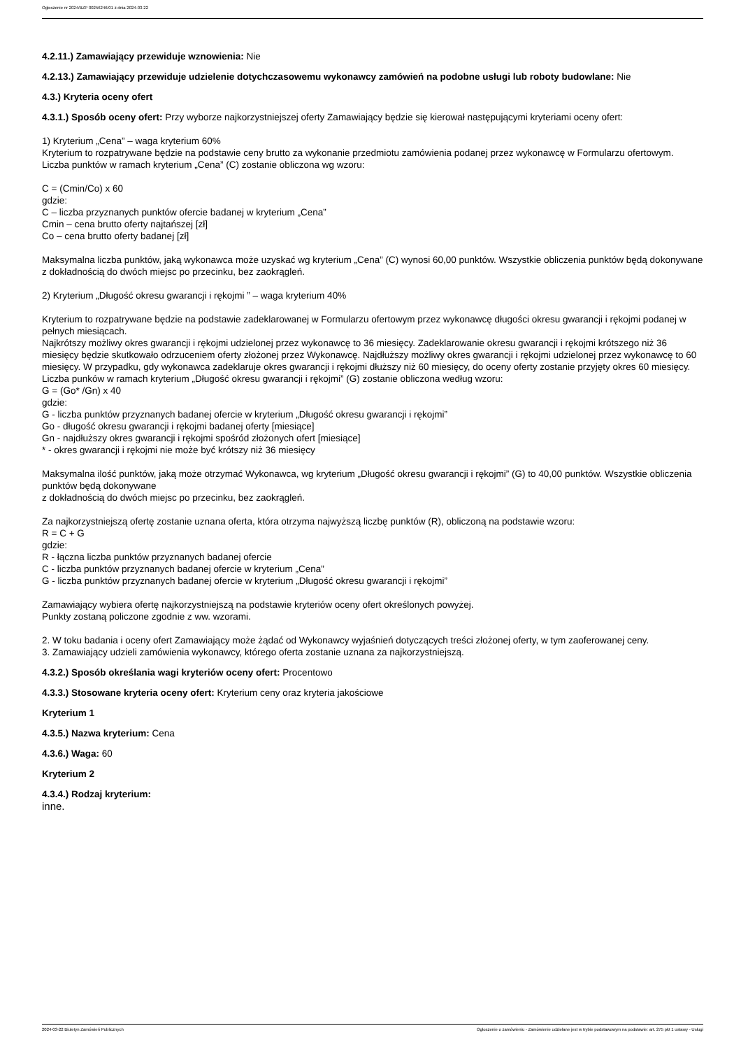Ogłoszenie nr 2024/BZP 00256246/01 z dnia 2024-03-22
4.2.11.) Zamawiający przewiduje wznowienia: Nie
4.2.13.) Zamawiający przewiduje udzielenie dotychczasowemu wykonawcy zamówień na podobne usługi lub roboty budowlane: Nie
4.3.) Kryteria oceny ofert
4.3.1.) Sposób oceny ofert: Przy wyborze najkorzystniejszej oferty Zamawiający będzie się kierował następującymi kryteriami oceny ofert:
1) Kryterium „Cena” – waga kryterium 60%
Kryterium to rozpatrywane będzie na podstawie ceny brutto za wykonanie przedmiotu zamówienia podanej przez wykonawcę w Formularzu ofertowym.
Liczba punktów w ramach kryterium „Cena” (C) zostanie obliczona wg wzoru:
C = (Cmin/Co) x 60
gdzie:
C – liczba przyznanych punktów ofercie badanej w kryterium „Cena”
Cmin – cena brutto oferty najtańszej [zł]
Co – cena brutto oferty badanej [zł]
Maksymalna liczba punktów, jaką wykonawca może uzyskać wg kryterium „Cena” (C) wynosi 60,00 punktów. Wszystkie obliczenia punktów będą dokonywane z dokładnością do dwóch miejsc po przecinku, bez zaokrągleń.
2) Kryterium „Długość okresu gwarancji i rękojmi ” – waga kryterium 40%
Kryterium to rozpatrywane będzie na podstawie zadeklarowanej w Formularzu ofertowym przez wykonawcę długości okresu gwarancji i rękojmi podanej w pełnych miesiącach.
Najkrótszy możliwy okres gwarancji i rękojmi udzielonej przez wykonawcę to 36 miesięcy. Zadeklarowanie okresu gwarancji i rękojmi krótszego niż 36 miesięcy będzie skutkowało odrzuceniem oferty złożonej przez Wykonawcę. Najdłuższy możliwy okres gwarancji i rękojmi udzielonej przez wykonawcę to 60 miesięcy. W przypadku, gdy wykonawca zadeklaruje okres gwarancji i rękojmi dłuższy niż 60 miesięcy, do oceny oferty zostanie przyjęty okres 60 miesięcy.
Liczba punków w ramach kryterium „Długość okresu gwarancji i rękojmi” (G) zostanie obliczona według wzoru:
G = (Go* /Gn) x 40
gdzie:
G - liczba punktów przyznanych badanej ofercie w kryterium „Długość okresu gwarancji i rękojmi”
Go - długość okresu gwarancji i rękojmi badanej oferty [miesiące]
Gn - najdłuższy okres gwarancji i rękojmi spośród złożonych ofert [miesiące]
* - okres gwarancji i rękojmi nie może być krótszy niż 36 miesięcy
Maksymalna ilość punktów, jaką może otrzymać Wykonawca, wg kryterium „Długość okresu gwarancji i rękojmi” (G) to 40,00 punktów. Wszystkie obliczenia punktów będą dokonywane
z dokładnością do dwóch miejsc po przecinku, bez zaokrągleń.
Za najkorzystniejszą ofertę zostanie uznana oferta, która otrzyma najwyższą liczbę punktów (R), obliczoną na podstawie wzoru:
R = C + G
gdzie:
R - łączna liczba punktów przyznanych badanej ofercie
C - liczba punktów przyznanych badanej ofercie w kryterium „Cena”
G - liczba punktów przyznanych badanej ofercie w kryterium „Długość okresu gwarancji i rękojmi”
Zamawiający wybiera ofertę najkorzystniejszą na podstawie kryteriów oceny ofert określonych powyżej.
Punkty zostaną policzone zgodnie z ww. wzorami.
2. W toku badania i oceny ofert Zamawiający może żądać od Wykonawcy wyjaśnień dotyczących treści złożonej oferty, w tym zaoferowanej ceny.
3. Zamawiający udzieli zamówienia wykonawcy, którego oferta zostanie uznana za najkorzystniejszą.
4.3.2.) Sposób określania wagi kryteriów oceny ofert: Procentowo
4.3.3.) Stosowane kryteria oceny ofert: Kryterium ceny oraz kryteria jakościowe
Kryterium 1
4.3.5.) Nazwa kryterium: Cena
4.3.6.) Waga: 60
Kryterium 2
4.3.4.) Rodzaj kryterium:
inne.
2024-03-22 Biuletyn Zamówień Publicznych Ogłoszenie o zamówieniu - Zamówienie udzielane jest w trybie podstawowym na podstawie: art. 275 pkt 1 ustawy - Usługi